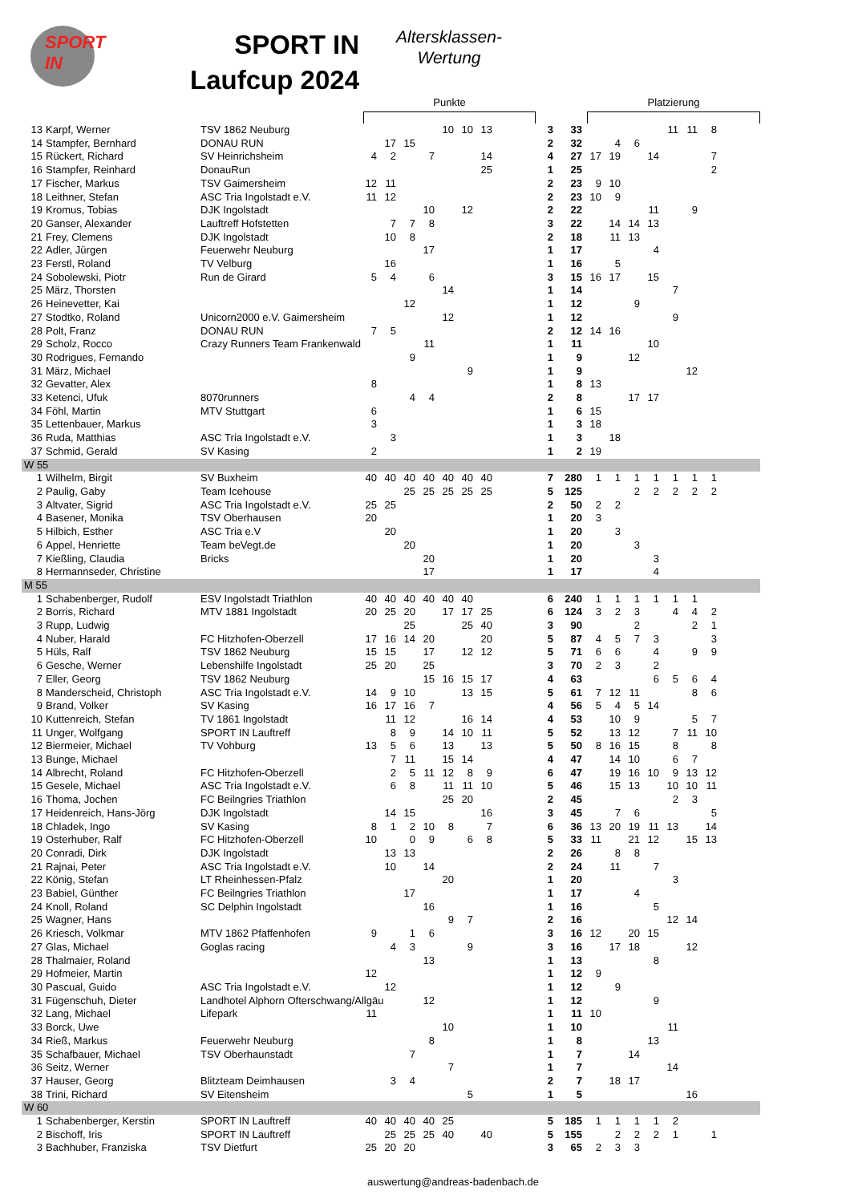SPORT IN
SPORT IN
Laufcup 2024
Altersklassen-
Wertung
Punkte Platzierung
| 13 | Karpf, Werner | TSV 1862 Neuburg | | | | | 10 | 10 | 13 | 3 | 33 | | | | | 11 | 11 | 8 | |
| 14 | Stampfer, Bernhard | DONAU RUN | | 17 | 15 | | | | | 2 | 32 | | 4 | 6 | | | | | |
| 15 | Rückert, Richard | SV Heinrichsheim | 4 | 2 | | 7 | | | 14 | 4 | 27 | 17 | 19 | | 14 | | | 7 | |
| 16 | Stampfer, Reinhard | DonauRun | | | | | | | 25 | 1 | 25 | | | | | | | 2 | |
| 17 | Fischer, Markus | TSV Gaimersheim | 12 | 11 | | | | | | 2 | 23 | 9 | 10 | | | | | | |
| 18 | Leithner, Stefan | ASC Tria Ingolstadt e.V. | 11 | 12 | | | | | | 2 | 23 | 10 | 9 | | | | | | |
| 19 | Kromus, Tobias | DJK Ingolstadt | | | | 10 | | 12 | | 2 | 22 | | | | 11 | | 9 | | |
| 20 | Ganser, Alexander | Lauftreff Hofstetten | | 7 | 7 | 8 | | | | 3 | 22 | | 14 | 14 | 13 | | | | |
| 21 | Frey, Clemens | DJK Ingolstadt | | 10 | 8 | | | | | 2 | 18 | | 11 | 13 | | | | | |
| 22 | Adler, Jürgen | Feuerwehr Neuburg | | | | 17 | | | | 1 | 17 | | | | 4 | | | | |
| 23 | Ferstl, Roland | TV Velburg | | 16 | | | | | | 1 | 16 | | 5 | | | | | | |
| 24 | Sobolewski, Piotr | Run de Girard | 5 | 4 | | 6 | | | | 3 | 15 | 16 | 17 | | 15 | | | | |
| 25 | März, Thorsten | | | | | | 14 | | | 1 | 14 | | | | | 7 | | | |
| 26 | Heinevetter, Kai | | | | 12 | | | | | 1 | 12 | | | 9 | | | | | |
| 27 | Stodtko, Roland | Unicorn2000 e.V. Gaimersheim | | | | | 12 | | | 1 | 12 | | | | | 9 | | | |
| 28 | Polt, Franz | DONAU RUN | 7 | 5 | | | | | | 2 | 12 | 14 | 16 | | | | | | |
| 29 | Scholz, Rocco | Crazy Runners Team Frankenwald | | | | 11 | | | | 1 | 11 | | | | 10 | | | | |
| 30 | Rodrigues, Fernando | | | | 9 | | | | | 1 | 9 | | | 12 | | | | | |
| 31 | März, Michael | | | | | | | 9 | | 1 | 9 | | | | | | 12 | | |
| 32 | Gevatter, Alex | | 8 | | | | | | | 1 | 8 | 13 | | | | | | | |
| 33 | Ketenci, Ufuk | 8070runners | | | 4 | 4 | | | | 2 | 8 | | | 17 | 17 | | | | |
| 34 | Föhl, Martin | MTV Stuttgart | 6 | | | | | | | 1 | 6 | 15 | | | | | | | |
| 35 | Lettenbauer, Markus | | 3 | | | | | | | 1 | 3 | 18 | | | | | | | |
| 36 | Ruda, Matthias | ASC Tria Ingolstadt e.V. | | 3 | | | | | | 1 | 3 | | 18 | | | | | | |
| 37 | Schmid, Gerald | SV Kasing | 2 | | | | | | | 1 | 2 | 19 | | | | | | | |
| W 55 | | | | | | | | | | | | | | | | | | | |
| 1 | Wilhelm, Birgit | SV Buxheim | 40 | 40 | 40 | 40 | 40 | 40 | 40 | 7 | 280 | 1 | 1 | 1 | 1 | 1 | 1 | 1 | |
| 2 | Paulig, Gaby | Team Icehouse | | | 25 | 25 | 25 | 25 | 25 | 5 | 125 | | | 2 | 2 | 2 | 2 | 2 | |
| 3 | Altvater, Sigrid | ASC Tria Ingolstadt e.V. | 25 | 25 | | | | | | 2 | 50 | 2 | 2 | | | | | | |
| 4 | Basener, Monika | TSV Oberhausen | 20 | | | | | | | 1 | 20 | 3 | | | | | | | |
| 5 | Hilbich, Esther | ASC Tria e.V | | 20 | | | | | | 1 | 20 | | 3 | | | | | | |
| 6 | Appel, Henriette | Team beVegt.de | | | 20 | | | | | 1 | 20 | | | 3 | | | | | |
| 7 | Kießling, Claudia | Bricks | | | | 20 | | | | 1 | 20 | | | | 3 | | | | |
| 8 | Hermannseder, Christine | | | | | 17 | | | | 1 | 17 | | | | 4 | | | | |
| M 55 | | | | | | | | | | | | | | | | | | | |
| 1 | Schabenberger, Rudolf | ESV Ingolstadt Triathlon | 40 | 40 | 40 | 40 | 40 | 40 | | 6 | 240 | 1 | 1 | 1 | 1 | 1 | 1 | | |
| 2 | Borris, Richard | MTV 1881 Ingolstadt | 20 | 25 | 20 | | 17 | 17 | 25 | 6 | 124 | 3 | 2 | 3 | | 4 | 4 | 2 | |
| 3 | Rupp, Ludwig | | | | 25 | | | 25 | 40 | 3 | 90 | | | 2 | | | 2 | 1 | |
| 4 | Nuber, Harald | FC Hitzhofen-Oberzell | 17 | 16 | 14 | 20 | | | 20 | 5 | 87 | 4 | 5 | 7 | 3 | | | 3 | |
| 5 | Hüls, Ralf | TSV 1862 Neuburg | 15 | 15 | | 17 | | 12 | 12 | 5 | 71 | 6 | 6 | | 4 | | 9 | 9 | |
| 6 | Gesche, Werner | Lebenshilfe Ingolstadt | 25 | 20 | | 25 | | | | 3 | 70 | 2 | 3 | | 2 | | | | |
| 7 | Eller, Georg | TSV 1862 Neuburg | | | | 15 | 16 | 15 | 17 | 4 | 63 | | | | 6 | 5 | 6 | 4 | |
| 8 | Manderscheid, Christoph | ASC Tria Ingolstadt e.V. | 14 | 9 | 10 | | | 13 | 15 | 5 | 61 | 7 | 12 | 11 | | | 8 | 6 | |
| 9 | Brand, Volker | SV Kasing | 16 | 17 | 16 | 7 | | | | 4 | 56 | 5 | 4 | 5 | 14 | | | | |
| 10 | Kuttenreich, Stefan | TV 1861 Ingolstadt | | 11 | 12 | | | 16 | 14 | 4 | 53 | | 10 | 9 | | | 5 | 7 | |
| 11 | Unger, Wolfgang | SPORT IN Lauftreff | | 8 | 9 | | 14 | 10 | 11 | 5 | 52 | | 13 | 12 | | 7 | 11 | 10 | |
| 12 | Biermeier, Michael | TV Vohburg | 13 | 5 | 6 | | 13 | | 13 | 5 | 50 | 8 | 16 | 15 | | 8 | | 8 | |
| 13 | Bunge, Michael | | | 7 | 11 | | 15 | 14 | | 4 | 47 | | 14 | 10 | | 6 | 7 | | |
| 14 | Albrecht, Roland | FC Hitzhofen-Oberzell | | 2 | 5 | 11 | 12 | 8 | 9 | 6 | 47 | | 19 | 16 | 10 | 9 | 13 | 12 | |
| 15 | Gesele, Michael | ASC Tria Ingolstadt e.V. | | 6 | 8 | | 11 | 11 | 10 | 5 | 46 | | 15 | 13 | | 10 | 10 | 11 | |
| 16 | Thoma, Jochen | FC Beilngries Triathlon | | | | | 25 | 20 | | 2 | 45 | | | | | 2 | 3 | | |
| 17 | Heidenreich, Hans-Jörg | DJK Ingolstadt | | 14 | 15 | | | | 16 | 3 | 45 | | 7 | 6 | | | | 5 | |
| 18 | Chladek, Ingo | SV Kasing | 8 | 1 | 2 | 10 | 8 | | 7 | 6 | 36 | 13 | 20 | 19 | 11 | 13 | | 14 | |
| 19 | Osterhuber, Ralf | FC Hitzhofen-Oberzell | 10 | | 0 | 9 | | 6 | 8 | 5 | 33 | 11 | | 21 | 12 | | 15 | 13 | |
| 20 | Conradi, Dirk | DJK Ingolstadt | | 13 | 13 | | | | | 2 | 26 | | 8 | 8 | | | | | |
| 21 | Rajnai, Peter | ASC Tria Ingolstadt e.V. | | 10 | | 14 | | | | 2 | 24 | | 11 | | 7 | | | | |
| 22 | König, Stefan | LT Rheinhessen-Pfalz | | | | | 20 | | | 1 | 20 | | | | | 3 | | | |
| 23 | Babiel, Günther | FC Beilngries Triathlon | | | 17 | | | | | 1 | 17 | | | 4 | | | | | |
| 24 | Knoll, Roland | SC Delphin Ingolstadt | | | | 16 | | | | 1 | 16 | | | | 5 | | | | |
| 25 | Wagner, Hans | | | | | | 9 | 7 | | 2 | 16 | | | | | 12 | 14 | | |
| 26 | Kriesch, Volkmar | MTV 1862 Pfaffenhofen | 9 | | 1 | 6 | | | | 3 | 16 | 12 | | 20 | 15 | | | | |
| 27 | Glas, Michael | Goglas racing | | 4 | 3 | | | 9 | | 3 | 16 | | 17 | 18 | | | 12 | | |
| 28 | Thalmaier, Roland | | | | | 13 | | | | 1 | 13 | | | | 8 | | | | |
| 29 | Hofmeier, Martin | | 12 | | | | | | | 1 | 12 | 9 | | | | | | | |
| 30 | Pascual, Guido | ASC Tria Ingolstadt e.V. | | 12 | | | | | | 1 | 12 | | 9 | | | | | | |
| 31 | Fügenschuh, Dieter | Landhotel Alphorn Ofterschwang/Allgäu | | | | 12 | | | | 1 | 12 | | | | 9 | | | | |
| 32 | Lang, Michael | Lifepark | 11 | | | | | | | 1 | 11 | 10 | | | | | | | |
| 33 | Borck, Uwe | | | | | | 10 | | | 1 | 10 | | | | | 11 | | | |
| 34 | Rieß, Markus | Feuerwehr Neuburg | | | | 8 | | | | 1 | 8 | | | | 13 | | | | |
| 35 | Schafbauer, Michael | TSV Oberhaunstadt | | | 7 | | | | | 1 | 7 | | | 14 | | | | | |
| 36 | Seitz, Werner | | | | | | 7 | | | 1 | 7 | | | | | 14 | | | |
| 37 | Hauser, Georg | Blitzteam Deimhausen | | 3 | 4 | | | | | 2 | 7 | | 18 | 17 | | | | | |
| 38 | Trini, Richard | SV Eitensheim | | | | | | 5 | | 1 | 5 | | | | | | 16 | | |
| W 60 | | | | | | | | | | | | | | | | | | | |
| 1 | Schabenberger, Kerstin | SPORT IN Lauftreff | 40 | 40 | 40 | 40 | 25 | | | 5 | 185 | 1 | 1 | 1 | 1 | 2 | | | |
| 2 | Bischoff, Iris | SPORT IN Lauftreff | | 25 | 25 | 25 | 40 | | 40 | 5 | 155 | | 2 | 2 | 2 | 1 | | 1 | |
| 3 | Bachhuber, Franziska | TSV Dietfurt | 25 | 20 | 20 | | | | | 3 | 65 | 2 | 3 | 3 | | | | | |
auswertung@andreas-badenbach.de